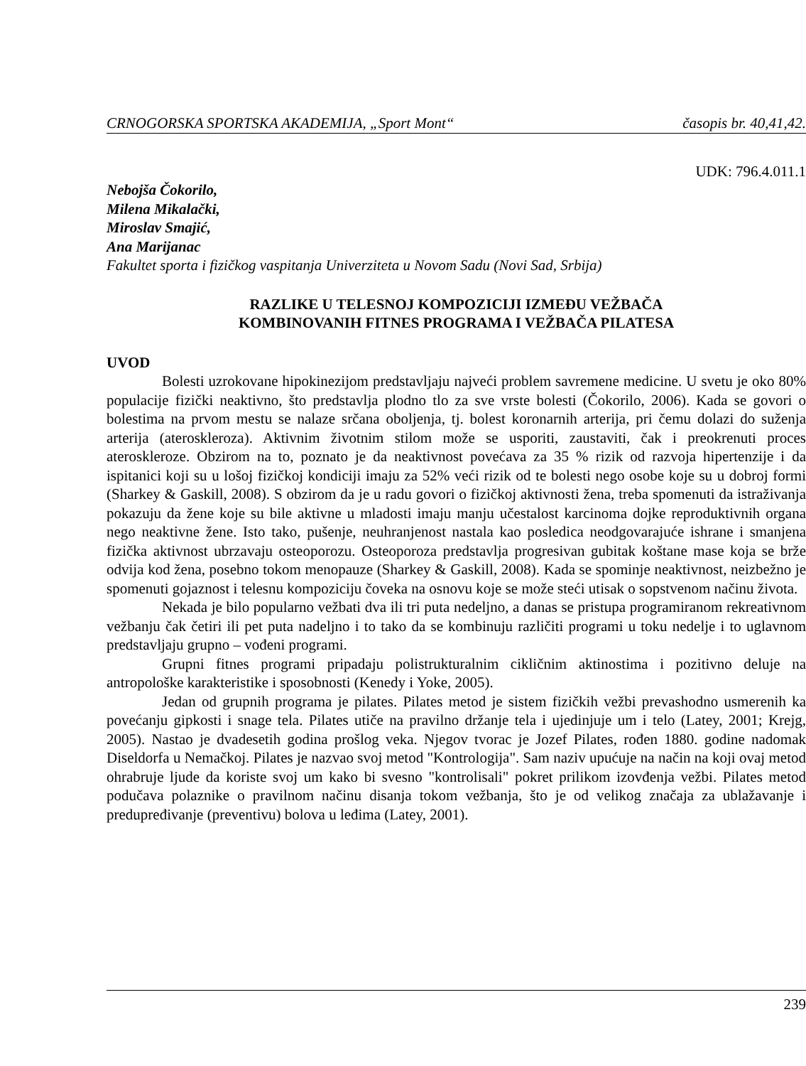CRNOGORSKA SPORTSKA AKADEMIJA, „Sport Mont“časopis br. 40,41,42.
UDK: 796.4.011.1
Nebojša Čokorilo,
Milena Mikalački,
Miroslav Smajić,
Ana Marijanac
Fakultet sporta i fizičkog vaspitanja Univerziteta u Novom Sadu (Novi Sad, Srbija)
RAZLIKE U TELESNOJ KOMPOZICIJI IZMEĐU VEŽBAČA
KOMBINOVANIH FITNES PROGRAMA I VEŽBAČA PILATESA
UVOD
Bolesti uzrokovane hipokinezijom predstavljaju najveći problem savremene medicine. U svetu je oko 80% populacije fizički neaktivno, što predstavlja plodno tlo za sve vrste bolesti (Čokorilo, 2006). Kada se govori o bolestima na prvom mestu se nalaze srčana oboljenja, tj. bolest koronarnih arterija, pri čemu dolazi do suženja arterija (ateroskleroza). Aktivnim životnim stilom može se usporiti, zaustaviti, čak i preokrenuti proces ateroskleroze. Obzirom na to, poznato je da neaktivnost povećava za 35 % rizik od razvoja hipertenzije i da ispitanici koji su u lošoj fizičkoj kondiciji imaju za 52% veći rizik od te bolesti nego osobe koje su u dobroj formi (Sharkey & Gaskill, 2008). S obzirom da je u radu govori o fizičkoj aktivnosti žena, treba spomenuti da istraživanja pokazuju da žene koje su bile aktivne u mladosti imaju manju učestalost karcinoma dojke reproduktivnih organa nego neaktivne žene. Isto tako, pušenje, neuhranjenost nastala kao posledica neodgovarajuće ishrane i smanjena fizička aktivnost ubrzavaju osteoporozu. Osteoporoza predstavlja progresivan gubitak koštane mase koja se brže odvija kod žena, posebno tokom menopauze (Sharkey & Gaskill, 2008). Kada se spominje neaktivnost, neizbežno je spomenuti gojaznost i telesnu kompoziciju čoveka na osnovu koje se može steći utisak o sopstvenom načinu života.
Nekada je bilo popularno vežbati dva ili tri puta nedeljno, a danas se pristupa programiranom rekreativnom vežbanju čak četiri ili pet puta nadeljno i to tako da se kombinuju različiti programi u toku nedelje i to uglavnom predstavljaju grupno – vođeni programi.
Grupni fitnes programi pripadaju polistrukturalnim cikličnim aktinostima i pozitivno deluje na antropološke karakteristike i sposobnosti (Kenedy i Yoke, 2005).
Jedan od grupnih programa je pilates. Pilates metod je sistem fizičkih vežbi prevashodno usmerenih ka povećanju gipkosti i snage tela. Pilates utiče na pravilno držanje tela i ujedinjuje um i telo (Latey, 2001; Krejg, 2005). Nastao je dvadesetih godina prošlog veka. Njegov tvorac je Jozef Pilates, rođen 1880. godine nadomak Diseldorfa u Nemačkoj. Pilates je nazvao svoj metod "Kontrologija". Sam naziv upućuje na način na koji ovaj metod ohrabruje ljude da koriste svoj um kako bi svesno "kontrolisali" pokret prilikom izovđenja vežbi. Pilates metod podučava polaznike o pravilnom načinu disanja tokom vežbanja, što je od velikog značaja za ublažavanje i predupređivanje (preventivu) bolova u leđima (Latey, 2001).
239